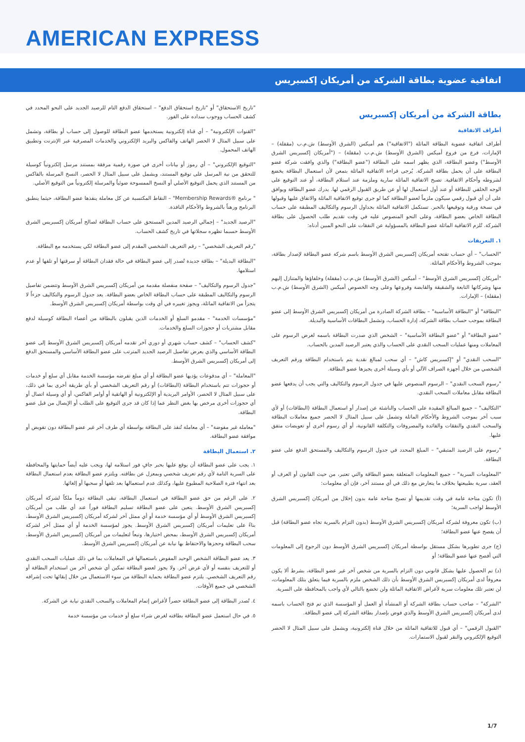AMERICAN EXPRESS
اتفاقية عضوية بطاقة الشركة من أمريكان إكسبريس
بطاقة الشركة من أمريكان إكسبريس
أطراف الاتفاقية
أطراف اتفاقية عضوية البطاقة الماثلة ("الاتفاقية") هم أميكس (الشرق الأوسط) ش.م.ب (مقفلة) – الإمارات، فرع من فروع أميكس (الشرق الأوسط) ش.م.ب (مقفلة) – ("أمريكان إكسبريس الشرق الأوسط") وعضو البطاقة، الذي يظهر اسمه على البطاقة ("عضو البطاقة") والذي وافقت شركة عضو البطاقة على أن يحمل بطاقة الشركة. يُرجى قراءة الاتفاقية الماثلة بتمعن لأن استعمال البطاقة يخضع لشروطه وأحكام الاتفاقية. تصبح الاتفاقية الماثلة سارية وملزمة عند استلام البطاقة، أو عند التوقيع على الوجه الخلفي للبطاقة أو عند أول استعمال لها أو عن طريق القبول الرقمي لها. يدرك عضو البطاقة ويوافق على أن أي قبول رقمي سيكون ملزماً لعضو البطاقة كما لو جرى توقيع الاتفاقية الماثلة والاتفاق عليها وقبولها في نسخة ورقية وتوقيعها بالحبر. تستكمل الاتفاقية الماثلة بجداول الرسوم والتكاليف المطبقة على حساب البطاقة الخاص بعضو البطاقة، وعلى النحو المنصوص عليه في وقت تقديم طلب الحصول على بطاقة الشركة. تُلزم الاتفاقية الماثلة عضو البطاقة بالمسؤولية عن النفقات على النحو المبين أدناه:
١. التعريفات
"الحساب" – أي حساب تفتحه أمريكان إكسبريس الشرق الأوسط باسم شركة عضو البطاقة لإصدار بطاقة، بموجب الشروط والأحكام الماثلة.
"أمريكان إكسبريس الشرق الأوسط" – أميكس (الشرق الأوسط) ش.م.ب (مقفلة) وخلفاؤها والمتنازل إليهم منها وشركاتها التابعة والشقيقة والقابضة وفروعها وعلى وجه الخصوص أميكس (الشرق الأوسط) ش.م.ب (مقفلة) – الإمارات.
"البطاقة" أو "البطاقة الأساسية" – بطاقة الشركة الصادرة من أمريكان إكسبريس الشرق الأوسط إلى عضو البطاقة بموجب حساب بطاقة الشركة، إدارة الحساب، وتشمل البطاقات الأساسية والبديلة.
"عضو البطاقة" أو "عضو البطاقة الأساسية" – الشخص الذي صدرت البطاقة باسمه لغرض الرسوم على المعاملات ومنها عمليات السحب النقدي على الحساب والذي يعتبر الرصيد المدين بالحساب.
"السحب النقدي" أو "إكسبريس كاش" – أي سحب لمبالغ نقدية يتم باستخدام البطاقة ورقم التعريف الشخصي من خلال أجهزة الصراف الآلي أو بأي وسيلة أخرى يجيزها عضو البطاقة.
"رسوم السحب النقدي" – الرسوم المنصوص عليها في جدول الرسوم والتكاليف والتي يجب أن يدفعها عضو البطاقة مقابل معاملات السحب النقدي.
"التكاليف" – جميع المبالغ المقيدة على الحساب والناشئة عن إصدار أو استعمال البطاقة (البطاقات) أو لأي سبب آخر بموجب الشروط والأحكام الماثلة وتشمل على سبيل المثال لا الحصر جميع معاملات البطاقة والسحب النقدي والنفقات والفائدة والمصروفات والتكلفة القانونية، أو أي رسوم أخرى أو تعويضات متفق عليها.
"رسوم على الرصيد المتبقي" – المبلغ المحدد في جدول الرسوم والتكاليف والمستحق الدفع على عضو البطاقة.
"المعلومات السرية" – جميع المعلومات المتعلقة بعضو البطاقة والتي تعتبر، من حيث القانون أو العرف أو العقد، سرية بطبيعتها بخلاف ما يتعارض مع ذلك في أي مستند آخر، فإن أي معلومات:
(أ) تكون متاحة عامة في وقت تقديمها أو تصبح متاحة عامة بدون إخلال من أمريكان إكسبريس الشرق الأوسط لواجب السرية؛
(ب) تكون معروفة لشركة أمريكان إكسبريس الشرق الأوسط (بدون التزام بالسرية تجاه عضو البطاقة) قبل أن يفصح عنها عضو البطاقة؛
(ج) جرى تطويرها بشكل مستقل بواسطة أمريكان إكسبريس الشرق الأوسط دون الرجوع إلى المعلومات التي أفصح عنها عضو البطاقة؛ أو
(د) تم الحصول عليها بشكل قانوني دون التزام بالسرية من شخص آخر غير عضو البطاقة، بشرط ألا يكون معروفاً لدى أمريكان إكسبريس الشرق الأوسط بأن ذلك الشخص ملزم بالسرية فيما يتعلق بتلك المعلومات، لن تعتبر تلك معلومات سرية لأغراض الاتفاقية الماثلة ولن تخضع بالتالي لأي واجب بالمحافظة على السرية.
"الشركة" – صاحب حساب بطاقة الشركة أو المنشأة أو العمل أو المؤسسة الذي تم فتح الحساب باسمه لدى أمريكان إكسبريس الشرق الأوسط والذي فوض بإصدار بطاقة الشركة إلى عضو البطاقة.
"القبول الرقمي" – أي قبول للاتفاقية الماثلة من خلال قناة إلكترونية، ويشمل على سبيل المثال لا الحصر التوقيع الإلكتروني والنقر لقبول الاستمارات.
"تاريخ الاستحقاق" أو "تاريخ استحقاق الدفع" – استحقاق الدفع التام للرصيد الجديد على النحو المحدد في كشف الحساب ووجوب سداده على الفور.
"القنوات الإلكترونية" – أي قناة إلكترونية يستخدمها عضو البطاقة للوصول إلى حساب أو بطاقة، وتشمل على سبيل المثال لا الحصر الهاتف والفاكس والبريد الإلكتروني والخدمات المصرفية عبر الإنترنت وتطبيق الهاتف المحمول.
"التوقيع الإلكتروني" – أي رموز أو بيانات أخرى في صورة رقمية مرفقة بمستند مرسل إلكترونياً كوسيلة للتحقق من نية المرسل على توقيع المستند، ويشمل على سبيل المثال لا الحصر، النسخ المرسلة بالفاكس من المستند الذي يحمل التوقيع الأصلي أو النسخ الممسوحة ضوئياً والمرسلة إلكترونياً من التوقيع الأصلي.
" برنامج ®Membership Rewards" – النقاط المكتسبة عن كل معاملة ينفذها عضو البطاقة، حيثما ينطبق البرنامج ورهناً بالشروط والأحكام النافذة.
"الرصيد الجديد" – إجمالي الرصيد المدين المستحق على حساب البطاقة لصالح أمريكان إكسبريس الشرق الأوسط حسبما تظهره سجلاتها في تاريخ كشف الحساب.
"رقم التعريف الشخصي" – رقم التعريف الشخصي المقدم إلى عضو البطاقة لكي يستخدمه مع البطاقة.
"البطاقة البديلة" – بطاقة جديدة تُصدر إلى عضو البطاقة في حالة فقدان البطاقة أو سرقتها أو تلفها أو عدم استلامها.
"جدول الرسوم والتكاليف" – صفحة منفصلة مقدمة من أمريكان إكسبريس الشرق الأوسط وتتضمن تفاصيل الرسوم والتكاليف المطبقة على حساب البطاقة الخاص بعضو البطاقة. يعد جدول الرسوم والتكاليف جزءاً لا يتجزأ من الاتفاقية الماثلة، ويجوز تغييره في أي وقت بواسطة أمريكان إكسبريس الشرق الأوسط.
"مؤسسات الخدمة" – مقدمو السلع أو الخدمات الذين يقبلون بالبطاقة من أعضاء البطاقة كوسيلة لدفع مقابل مشتريات أو حجوزات السلع والخدمات.
"كشف الحساب" – كشف حساب شهري أو دوري آخر تقدمه أمريكان إكسبريس الشرق الأوسط إلى عضو البطاقة الأساسي والذي يعرض تفاصيل الرصيد الجديد المترتب على عضو البطاقة الأساسي والمستحق الدفع إلى أمريكان إكسبريس الشرق الأوسط.
"المعاملة" – أي مدفوعات يؤديها عضو البطاقة أو أي مبلغ تفرضه مؤسسة الخدمة مقابل أي سلع أو خدمات أو حجوزات تتم باستخدام البطاقة (البطاقات) أو رقم التعريف الشخصي أو بأي طريقة أخرى بما في ذلك، على سبيل المثال لا الحصر، الأوامر البريدية أو الإلكترونية أو الهاتفية أو أوامر الفاكس، أو أي وسيلة اتصال أو أي حجوزات أخرى مرخص بها بغض النظر عما إذا كان قد جرى التوقيع على الطلب أو الإيصال من قبل عضو البطاقة.
"معاملة غير مفوضة" – أي معاملة تُنفذ على البطاقة بواسطة أي طرف آخر غير عضو البطاقة دون تفويض أو موافقة عضو البطاقة.
٢. استعمال البطاقة
١. يجب على عضو البطاقة أن يوقع عليها بحبر جافٍ فور استلامه لها، ويجب عليه أيضاً حمايتها والمحافظة على السرية التامة لأي رقم تعريف شخصي وبمعزل عن بطاقته. ويلتزم عضو البطاقة بعدم استعمال البطاقة بعد انتهاء فترة الصلاحية المطبوع عليها، وكذلك عدم استعمالها بعد تلفها أو سحبها أو إلغائها.
٢. على الرغم من حق عضو البطاقة في استعمال البطاقة، تبقى البطاقة دوماً ملكاً لشركة أمريكان إكسبريس الشرق الأوسط. يتعين على عضو البطاقة تسليم البطاقة فوراً عند أي طلب من أمريكان إكسبريس الشرق الأوسط أو أي مؤسسة خدمة أو أي ممثل آخر لشركة أمريكان إكسبريس الشرق الأوسط، بناءً على تعليمات أمريكان إكسبريس الشرق الأوسط. يجوز لمؤسسة الخدمة أو أي ممثل آخر لشركة أمريكان إكسبريس الشرق الأوسط، بمحض اختيارها، وتبعاً لتعليمات من أمريكان إكسبريس الشرق الأوسط، سحب البطاقة وحجزها والاحتفاظ بها نيابة عن أمريكان إكسبريس الشرق الأوسط.
٣. يعد عضو البطاقة الشخص الوحيد المفوض باستعمالها في المعاملات بما في ذلك عمليات السحب النقدي أو للتعريف بنفسه أو لأي غرض آخر. ولا يجوز لعضو البطاقة تمكين أي شخص آخر من استخدام البطاقة أو رقم التعريف الشخصي. يلتزم عضو البطاقة بحماية البطاقة من سوء الاستعمال من خلال إبقائها تحت إشرافه الشخصي في جميع الأوقات.
٤. تُصدر البطاقة إلى عضو البطاقة حصراً لأغراض إتمام المعاملات والسحب النقدي نيابة عن الشركة.
٥. في حال استعمل عضو البطاقة بطاقته لغرض شراء سلع أو خدمات من مؤسسة خدمة
1/7